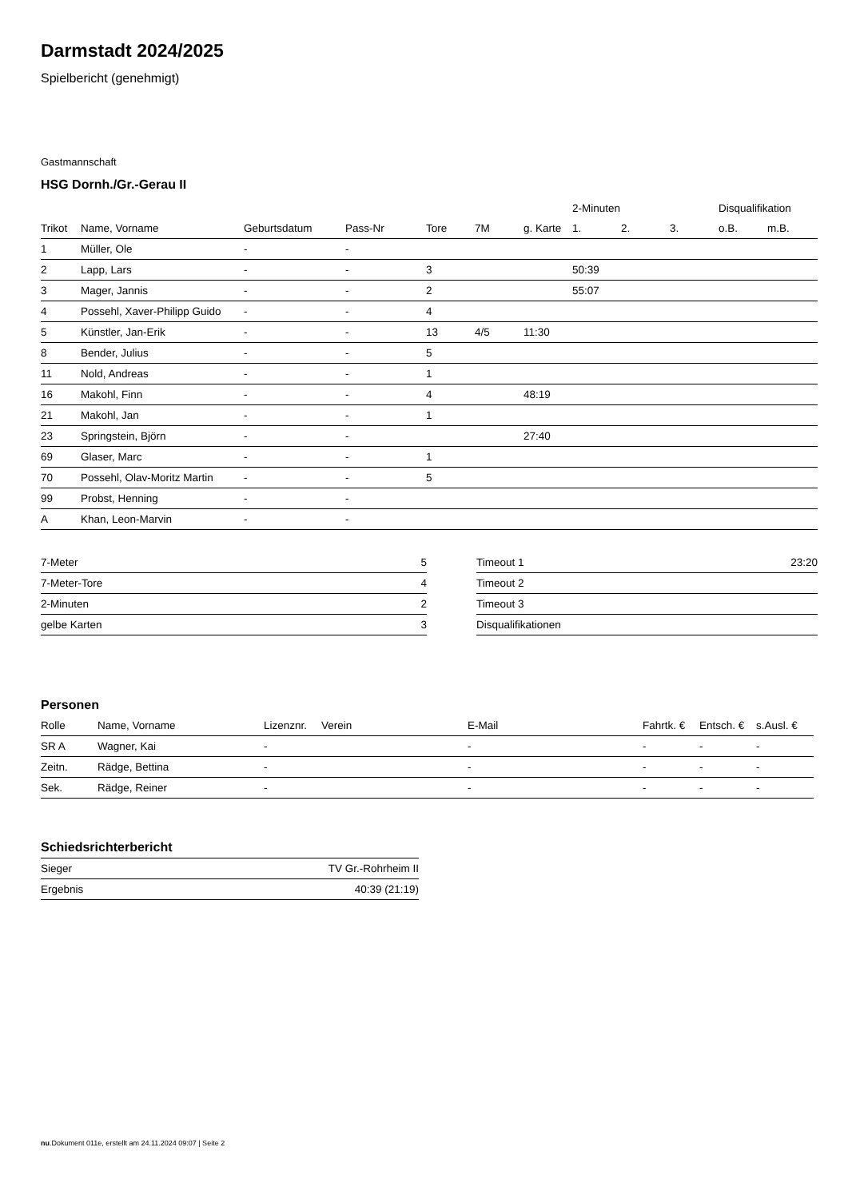Darmstadt 2024/2025
Spielbericht (genehmigt)
Gastmannschaft
HSG Dornh./Gr.-Gerau II
| | | | | | | | 2-Minuten | | | Disqualifikation | |
| Trikot | Name, Vorname | Geburtsdatum | Pass-Nr | Tore | 7M | g. Karte | 1. | 2. | 3. | o.B. | m.B. |
| 1 | Müller, Ole | - | - | | | | | | | | |
| 2 | Lapp, Lars | - | - | 3 | | | 50:39 | | | | |
| 3 | Mager, Jannis | - | - | 2 | | | 55:07 | | | | |
| 4 | Possehl, Xaver-Philipp Guido | - | - | 4 | | | | | | | |
| 5 | Künstler, Jan-Erik | - | - | 13 | 4/5 | 11:30 | | | | | |
| 8 | Bender, Julius | - | - | 5 | | | | | | | |
| 11 | Nold, Andreas | - | - | 1 | | | | | | | |
| 16 | Makohl, Finn | - | - | 4 | | 48:19 | | | | | |
| 21 | Makohl, Jan | - | - | 1 | | | | | | | |
| 23 | Springstein, Björn | - | - | | | 27:40 | | | | | |
| 69 | Glaser, Marc | - | - | 1 | | | | | | | |
| 70 | Possehl, Olav-Moritz Martin | - | - | 5 | | | | | | | |
| 99 | Probst, Henning | - | - | | | | | | | | |
| A | Khan, Leon-Marvin | - | - | | | | | | | | |
| 7-Meter | 5 |
| 7-Meter-Tore | 4 |
| 2-Minuten | 2 |
| gelbe Karten | 3 |
| Timeout 1 | 23:20 |
| Timeout 2 | |
| Timeout 3 | |
| Disqualifikationen | |
Personen
| Rolle | Name, Vorname | Lizenznr. | Verein | E-Mail | Fahrtk. € | Entsch. € | s.Ausl. € |
| --- | --- | --- | --- | --- | --- | --- | --- |
| SR A | Wagner, Kai | - | | - | - | - | - |
| Zeitn. | Rädge, Bettina | - | | - | - | - | - |
| Sek. | Rädge, Reiner | - | | - | - | - | - |
Schiedsrichterbericht
| Sieger | TV Gr.-Rohrheim II |
| Ergebnis | 40:39 (21:19) |
nu.Dokument 011e, erstellt am 24.11.2024 09:07 | Seite 2